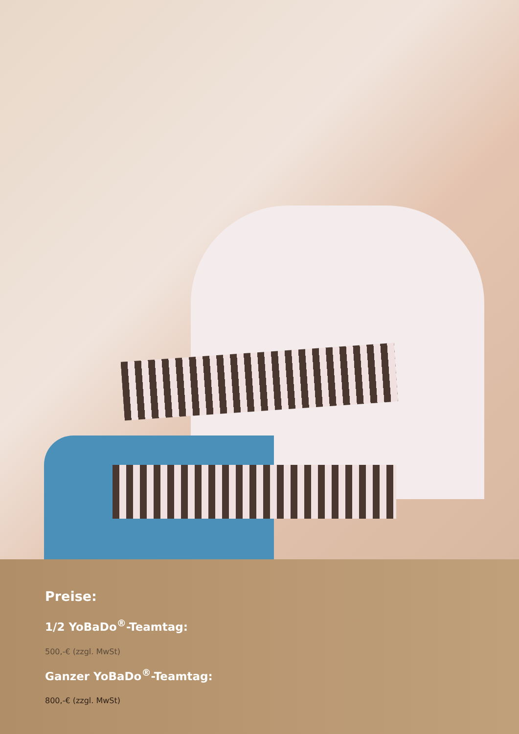Preise:
1/2 YoBaDo<sup>®</sup>-Teamtag:
500,-€ (zzgl. MwSt)
Ganzer YoBaDo<sup>®</sup>-Teamtag:
800,-€ (zzgl. MwSt)